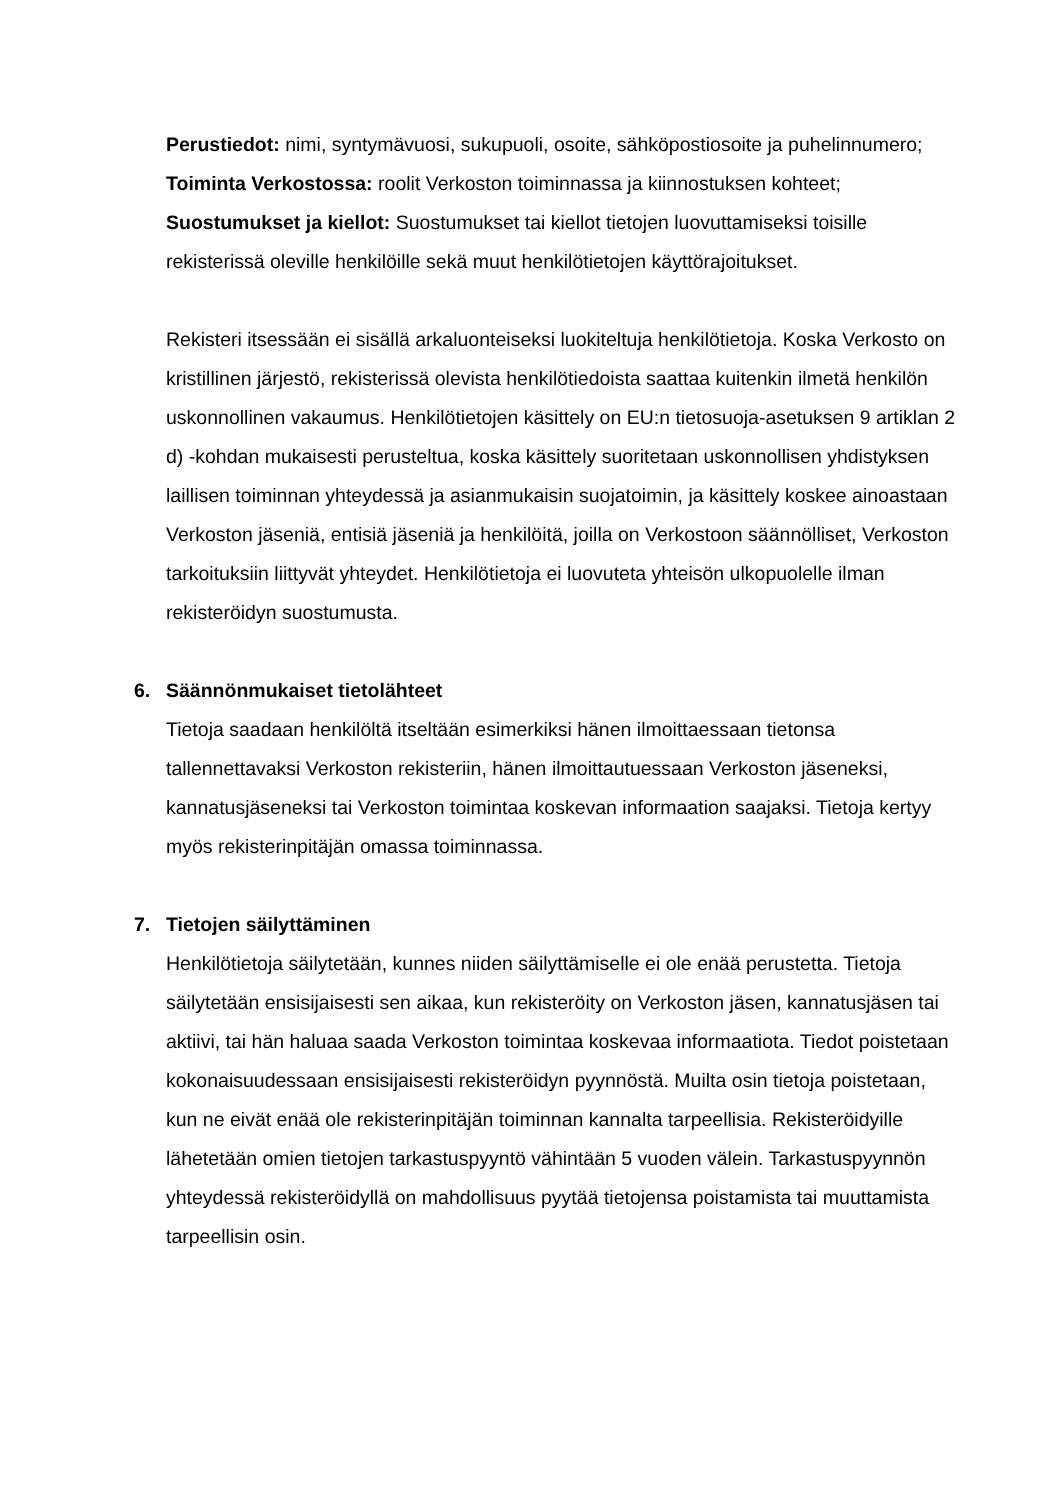Perustiedot: nimi, syntymävuosi, sukupuoli, osoite, sähköpostiosoite ja puhelinnumero;
Toiminta Verkostossa: roolit Verkoston toiminnassa ja kiinnostuksen kohteet;
Suostumukset ja kiellot: Suostumukset tai kiellot tietojen luovuttamiseksi toisille rekisterissä oleville henkilöille sekä muut henkilötietojen käyttörajoitukset.
Rekisteri itsessään ei sisällä arkaluonteiseksi luokiteltuja henkilötietoja. Koska Verkosto on kristillinen järjestö, rekisterissä olevista henkilötiedoista saattaa kuitenkin ilmetä henkilön uskonnollinen vakaumus. Henkilötietojen käsittely on EU:n tietosuoja-asetuksen 9 artiklan 2 d) -kohdan mukaisesti perusteltua, koska käsittely suoritetaan uskonnollisen yhdistyksen laillisen toiminnan yhteydessä ja asianmukaisin suojatoimin, ja käsittely koskee ainoastaan Verkoston jäseniä, entisiä jäseniä ja henkilöitä, joilla on Verkostoon säännölliset, Verkoston tarkoituksiin liittyvät yhteydet. Henkilötietoja ei luovuteta yhteisön ulkopuolelle ilman rekisteröidyn suostumusta.
6. Säännönmukaiset tietolähteet
Tietoja saadaan henkilöltä itseltään esimerkiksi hänen ilmoittaessaan tietonsa tallennettavaksi Verkoston rekisteriin, hänen ilmoittautuessaan Verkoston jäseneksi, kannatusjäseneksi tai Verkoston toimintaa koskevan informaation saajaksi. Tietoja kertyy myös rekisterinpitäjän omassa toiminnassa.
7. Tietojen säilyttäminen
Henkilötietoja säilytetään, kunnes niiden säilyttämiselle ei ole enää perustetta. Tietoja säilytetään ensisijaisesti sen aikaa, kun rekisteröity on Verkoston jäsen, kannatusjäsen tai aktiivi, tai hän haluaa saada Verkoston toimintaa koskevaa informaatiota. Tiedot poistetaan kokonaisuudessaan ensisijaisesti rekisteröidyn pyynnöstä. Muilta osin tietoja poistetaan, kun ne eivät enää ole rekisterinpitäjän toiminnan kannalta tarpeellisia. Rekisteröidyille lähetetään omien tietojen tarkastuspyyntö vähintään 5 vuoden välein. Tarkastuspyynnön yhteydessä rekisteröidyllä on mahdollisuus pyytää tietojensa poistamista tai muuttamista tarpeellisin osin.